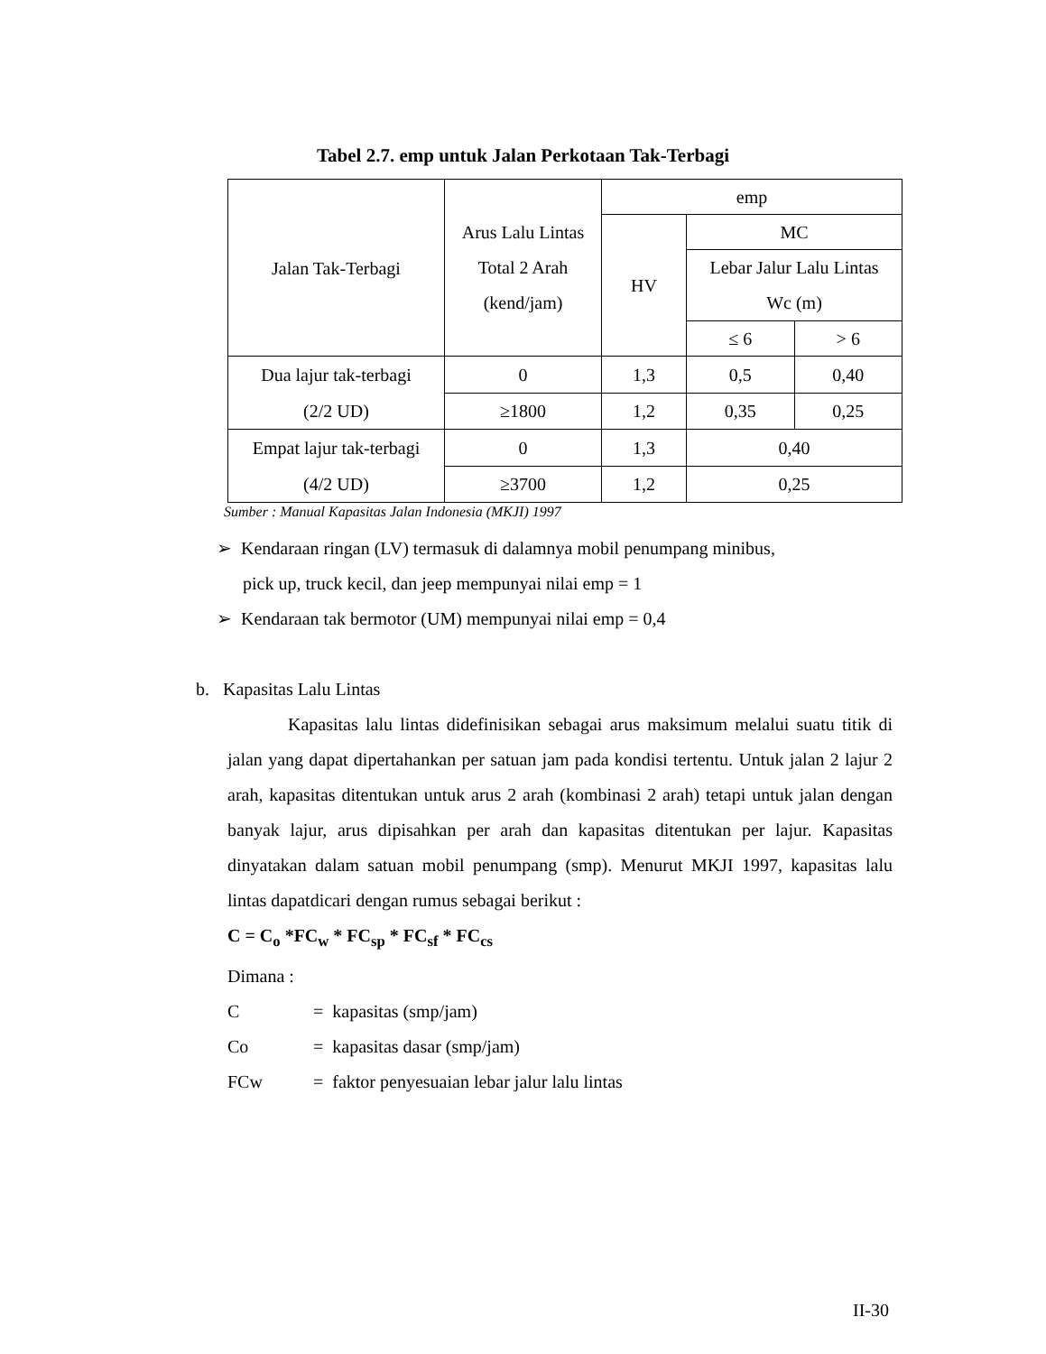Tabel 2.7. emp untuk Jalan Perkotaan Tak-Terbagi
| Jalan Tak-Terbagi | Arus Lalu Lintas Total 2 Arah (kend/jam) | emp | | |
| --- | --- | --- | --- | --- |
| | | HV | MC | |
| | | | Lebar Jalur Lalu Lintas Wc (m) | |
| | | | ≤ 6 | > 6 |
| Dua lajur tak-terbagi (2/2 UD) | 0 | 1,3 | 0,5 | 0,40 |
| | ≥1800 | 1,2 | 0,35 | 0,25 |
| Empat lajur tak-terbagi (4/2 UD) | 0 | 1,3 | 0,40 | |
| | ≥3700 | 1,2 | 0,25 | |
Sumber : Manual Kapasitas Jalan Indonesia (MKJI) 1997
➢ Kendaraan ringan (LV) termasuk di dalamnya mobil penumpang minibus,
pick up, truck kecil, dan jeep mempunyai nilai emp = 1
➢ Kendaraan tak bermotor (UM) mempunyai nilai emp = 0,4
b. Kapasitas Lalu Lintas
Kapasitas lalu lintas didefinisikan sebagai arus maksimum melalui suatu titik di jalan yang dapat dipertahankan per satuan jam pada kondisi tertentu. Untuk jalan 2 lajur 2 arah, kapasitas ditentukan untuk arus 2 arah (kombinasi 2 arah) tetapi untuk jalan dengan banyak lajur, arus dipisahkan per arah dan kapasitas ditentukan per lajur. Kapasitas dinyatakan dalam satuan mobil penumpang (smp). Menurut MKJI 1997, kapasitas lalu lintas dapatdicari dengan rumus sebagai berikut :
C = C<sub>o</sub> *FC<sub>w</sub> * FC<sub>sp</sub> * FC<sub>sf</sub> * FC<sub>cs</sub>
Dimana :
| C | = kapasitas (smp/jam) |
| Co | = kapasitas dasar (smp/jam) |
| FCw | = faktor penyesuaian lebar jalur lalu lintas |
II-30